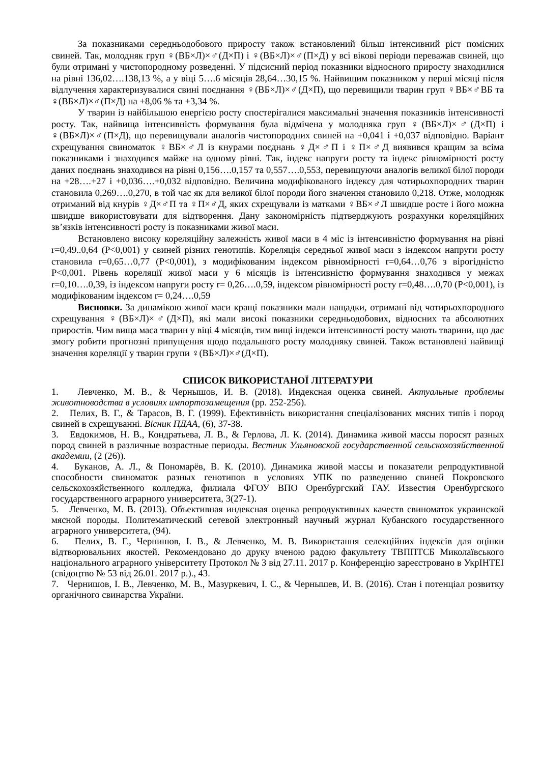За показниками середньодобового приросту також встановлений більш інтенсивний ріст помісних свиней. Так, молодняк груп ♀(ВБ×Л)×♂(Д×П) і ♀(ВБ×Л)×♂(П×Д) у всі вікові періоди переважав свиней, що були отримані у чистопородному розведенні. У підсисний період показники відносного приросту знаходилися на рівні 136,02….138,13 %, а у віці 5….6 місяців 28,64…30,15 %. Найвищим показником у перші місяці після відлучення характеризувалися свині поєднання ♀(ВБ×Л)×♂(Д×П), що перевищили тварин груп ♀ВБ×♂ВБ та ♀(ВБ×Л)×♂(П×Д) на +8,06 % та +3,34 %.
У тварин із найбільшою енергією росту спостерігалися максимальні значення показників інтенсивності росту. Так, найвища інтенсивність формування була відмічена у молодняка груп ♀(ВБ×Л)×♂(Д×П) і ♀(ВБ×Л)×♂(П×Д), що перевищували аналогів чистопородних свиней на +0,041 і +0,037 відповідно. Варіант схрещування свиноматок ♀ВБ×♂Л із кнурами поєднань ♀Д×♂П і ♀П×♂Д виявився кращим за всіма показниками і знаходився майже на одному рівні. Так, індекс напруги росту та індекс рівномірності росту даних поєднань знаходився на рівні 0,156….0,157 та 0,557….0,553, перевищуючи аналогів великої білої породи на +28….+27 і +0,036….+0,032 відповідно. Величина модифікованого індексу для чотирьохпородних тварин становила 0,269….0,270, в той час як для великої білої породи його значення становило 0,218. Отже, молодняк отриманий від кнурів ♀Д×♂П та ♀П×♂Д, яких схрещували із матками ♀ВБ×♂Л швидше росте і його можна швидше використовувати для відтворення. Дану закономірність підтверджують розрахунки кореляційних зв’язків інтенсивності росту із показниками живої маси.
Встановлено високу кореляційну залежність живої маси в 4 міс із інтенсивністю формування на рівні r=0,49..0,64 (Р<0,001) у свиней різних генотипів. Кореляція середньої живої маси з індексом напруги росту становила r=0,65…0,77 (Р<0,001), з модифікованим індексом рівномірності r=0,64…0,76 з вірогідністю Р<0,001. Рівень кореляції живої маси у 6 місяців із інтенсивністю формування знаходився у межах r=0,10….0,39, із індексом напруги росту r= 0,26….0,59, індексом рівномірності росту r=0,48….0,70 (Р<0,001), із модифікованим індексом r= 0,24….0,59
Висновки. За динамікою живої маси кращі показники мали нащадки, отримані від чотирьохпородного схрещування ♀(ВБ×Л)×♂(Д×П), які мали високі показники середньодобових, відносних та абсолютних приростів. Чим вища маса тварин у віці 4 місяців, тим вищі індекси інтенсивності росту мають тварини, що дає змогу робити прогнозні припущення щодо подальшого росту молодняку свиней. Також встановлені найвищі значення кореляції у тварин групи ♀(ВБ×Л)×♂(Д×П).
СПИСОК ВИКОРИСТАНОЇ ЛІТЕРАТУРИ
1. Левченко, М. В., & Чернышов, И. В. (2018). Индексная оценка свиней. Актуальные проблемы животноводства в условиях импортозамещения (pp. 252-256).
2. Пелих, В. Г., & Тарасов, В. Г. (1999). Ефективність використання спеціалізованих мясних типів і пород свиней в схрещуванні. Вісник ПДАА, (6), 37-38.
3. Евдокимов, Н. В., Кондратьева, Л. В., & Герлова, Л. К. (2014). Динамика живой массы поросят разных пород свиней в различные возрастные периоды. Вестник Ульяновской государственной сельскохозяйственной академии, (2 (26)).
4. Буканов, А. Л., & Пономарёв, В. К. (2010). Динамика живой массы и показатели репродуктивной способности свиноматок разных генотипов в условиях УПК по разведению свиней Покровского сельскохозяйственного колледжа, филиала ФГОУ ВПО Оренбургский ГАУ. Известия Оренбургского государственного аграрного университета, 3(27-1).
5. Левченко, М. В. (2013). Объективная индексная оценка репродуктивных качеств свиноматок украинской мясной породы. Политематический сетевой электронный научный журнал Кубанского государственного аграрного университета, (94).
6. Пелих, В. Г., Чернишов, І. В., & Левченко, М. В. Використання селекційних індексів для оцінки відтворювальних якостей. Рекомендовано до друку вченою радою факультету ТВППТСБ Миколаївського національного аграрного університету Протокол № 3 від 27.11. 2017 р. Конференцію зареєстровано в УкрІНТЕІ (свідоцтво № 53 від 26.01. 2017 р.)., 43.
7. Чернишов, І. В., Левченко, М. В., Мазуркевич, І. С., & Чернышев, И. В. (2016). Стан і потенціал розвитку органічного свинарства України.